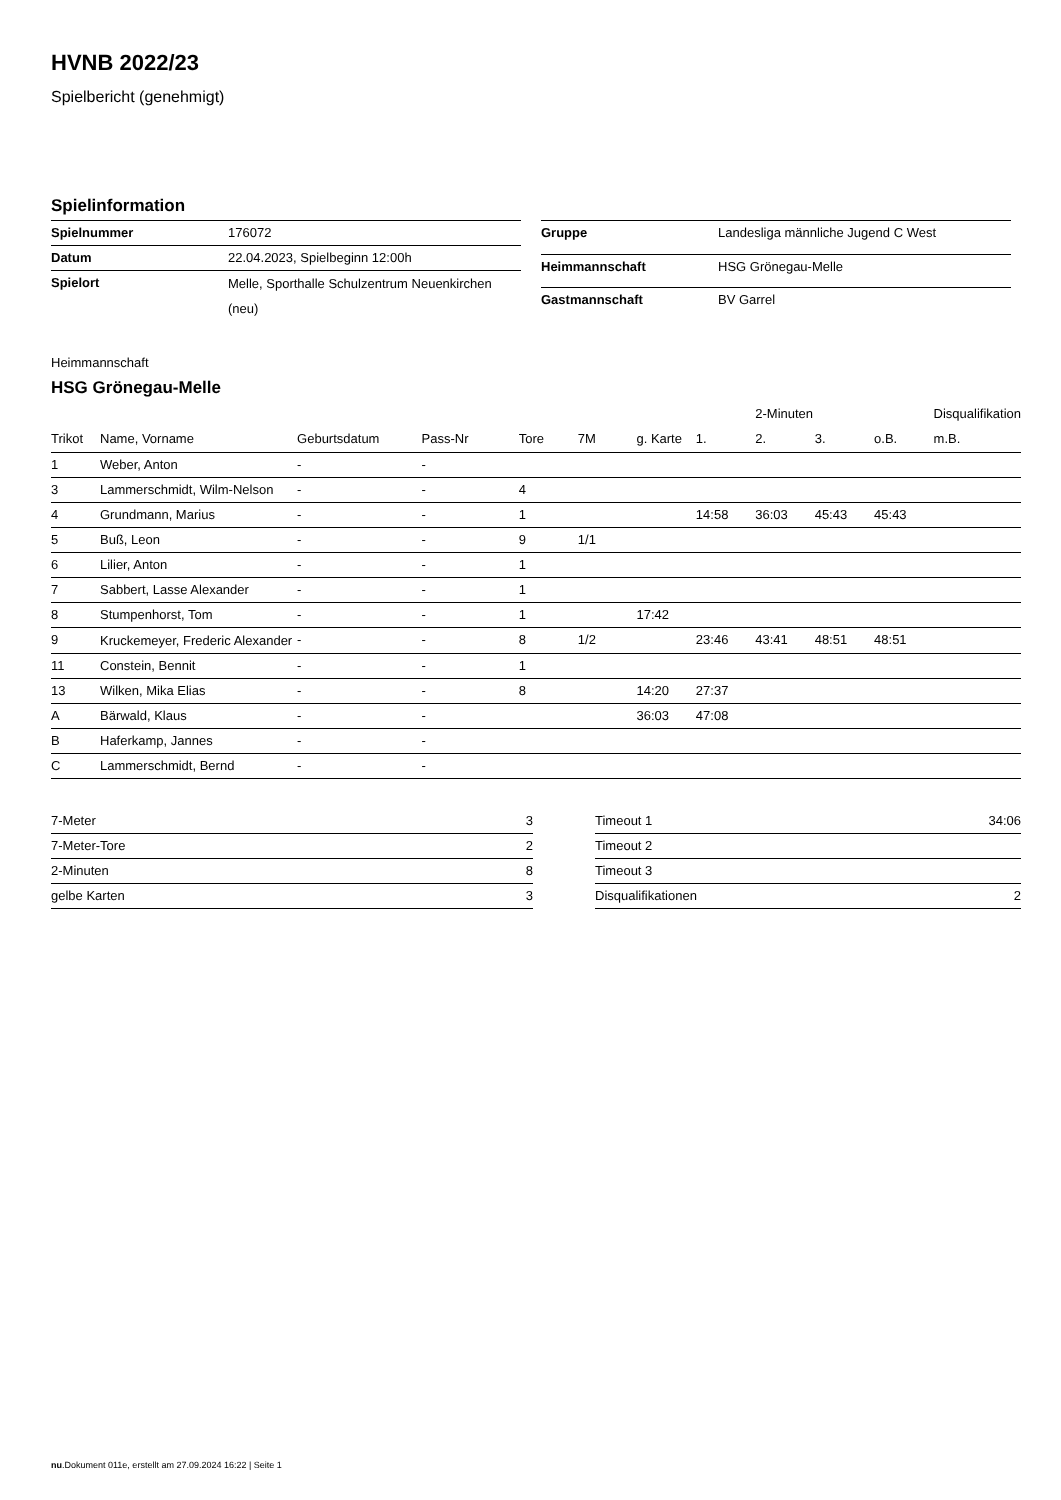HVNB 2022/23
Spielbericht (genehmigt)
Spielinformation
| Spielnummer | 176072 |
| Datum | 22.04.2023, Spielbeginn 12:00h |
| Spielort | Melle, Sporthalle Schulzentrum Neuenkirchen (neu) |
| Gruppe | Landesliga männliche Jugend C West |
| Heimmannschaft | HSG Grönegau-Melle |
| Gastmannschaft | BV Garrel |
Heimmannschaft
HSG Grönegau-Melle
| | | | | | | | | 2-Minuten | | | Disqualifikation |
| --- | --- | --- | --- | --- | --- | --- | --- | --- | --- | --- | --- |
| Trikot | Name, Vorname | Geburtsdatum | Pass-Nr | Tore | 7M | g. Karte | 1. | 2. | 3. | o.B. | m.B. |
| 1 | Weber, Anton | - | - | | | | | | | | |
| 3 | Lammerschmidt, Wilm-Nelson | - | - | 4 | | | | | | | |
| 4 | Grundmann, Marius | - | - | 1 | | | 14:58 | 36:03 | 45:43 | 45:43 | |
| 5 | Buß, Leon | - | - | 9 | 1/1 | | | | | | |
| 6 | Lilier, Anton | - | - | 1 | | | | | | | |
| 7 | Sabbert, Lasse Alexander | - | - | 1 | | | | | | | |
| 8 | Stumpenhorst, Tom | - | - | 1 | | 17:42 | | | | | |
| 9 | Kruckemeyer, Frederic Alexander | - | - | 8 | 1/2 | | 23:46 | 43:41 | 48:51 | 48:51 | |
| 11 | Constein, Bennit | - | - | 1 | | | | | | | |
| 13 | Wilken, Mika Elias | - | - | 8 | | 14:20 | 27:37 | | | | |
| A | Bärwald, Klaus | - | - | | | 36:03 | 47:08 | | | | |
| B | Haferkamp, Jannes | - | - | | | | | | | | |
| C | Lammerschmidt, Bernd | - | - | | | | | | | | |
| 7-Meter | 3 |
| 7-Meter-Tore | 2 |
| 2-Minuten | 8 |
| gelbe Karten | 3 |
| Timeout 1 | 34:06 |
| Timeout 2 | |
| Timeout 3 | |
| Disqualifikationen | 2 |
nu.Dokument 011e, erstellt am 27.09.2024 16:22 | Seite 1